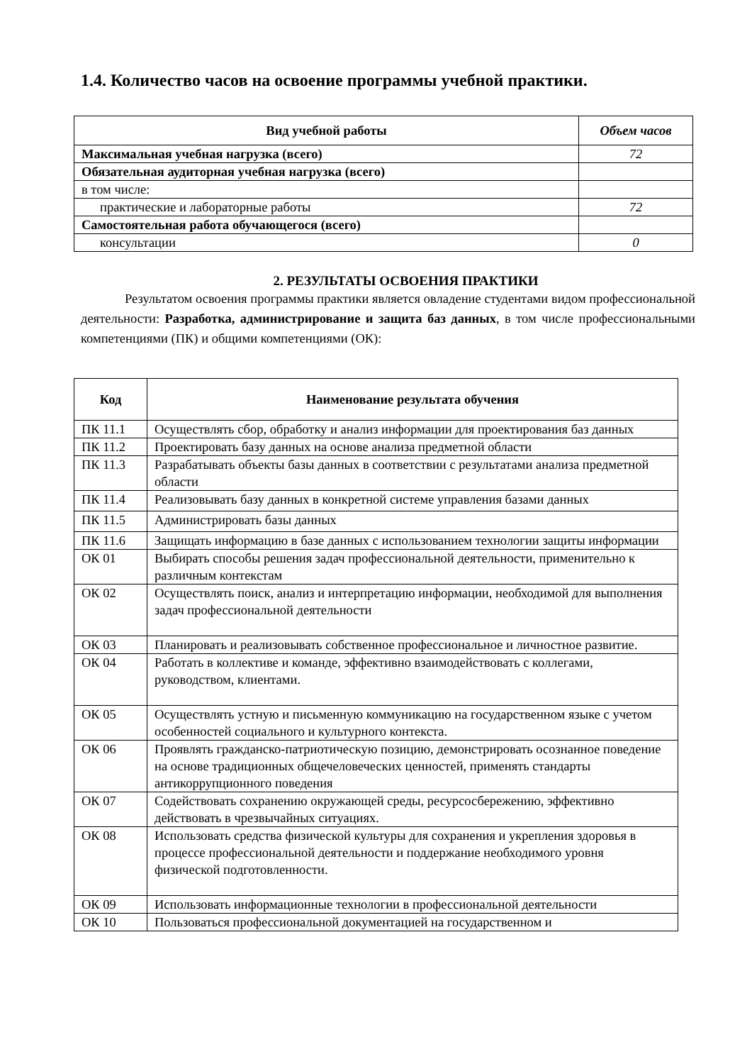1.4. Количество часов на освоение программы учебной практики.
| Вид учебной работы | Объем часов |
| --- | --- |
| Максимальная учебная нагрузка (всего) | 72 |
| Обязательная аудиторная учебная нагрузка (всего) | |
| в том числе: | |
| практические и лабораторные работы | 72 |
| Самостоятельная работа обучающегося (всего) | |
| консультации | 0 |
2. РЕЗУЛЬТАТЫ ОСВОЕНИЯ ПРАКТИКИ
Результатом освоения программы практики является овладение студентами видом профессиональной деятельности: Разработка, администрирование и защита баз данных, в том числе профессиональными компетенциями (ПК) и общими компетенциями (ОК):
| Код | Наименование результата обучения |
| --- | --- |
| ПК 11.1 | Осуществлять сбор, обработку и анализ информации для проектирования баз данных |
| ПК 11.2 | Проектировать базу данных на основе анализа предметной области |
| ПК 11.3 | Разрабатывать объекты базы данных в соответствии с результатами анализа предметной области |
| ПК 11.4 | Реализовывать базу данных в конкретной системе управления базами данных |
| ПК 11.5 | Администрировать базы данных |
| ПК 11.6 | Защищать информацию в базе данных с использованием технологии защиты информации |
| ОК 01 | Выбирать способы решения задач профессиональной деятельности, применительно к различным контекстам |
| ОК 02 | Осуществлять поиск, анализ и интерпретацию информации, необходимой для выполнения задач профессиональной деятельности |
| ОК 03 | Планировать и реализовывать собственное профессиональное и личностное развитие. |
| ОК 04 | Работать в коллективе и команде, эффективно взаимодействовать с коллегами, руководством, клиентами. |
| ОК 05 | Осуществлять устную и письменную коммуникацию на государственном языке с учетом особенностей социального и культурного контекста. |
| ОК 06 | Проявлять гражданско-патриотическую позицию, демонстрировать осознанное поведение на основе традиционных общечеловеческих ценностей, применять стандарты антикоррупционного поведения |
| ОК 07 | Содействовать сохранению окружающей среды, ресурсосбережению, эффективно действовать в чрезвычайных ситуациях. |
| ОК 08 | Использовать средства физической культуры для сохранения и укрепления здоровья в процессе профессиональной деятельности и поддержание необходимого уровня физической подготовленности. |
| ОК 09 | Использовать информационные технологии в профессиональной деятельности |
| ОК 10 | Пользоваться профессиональной документацией на государственном и |